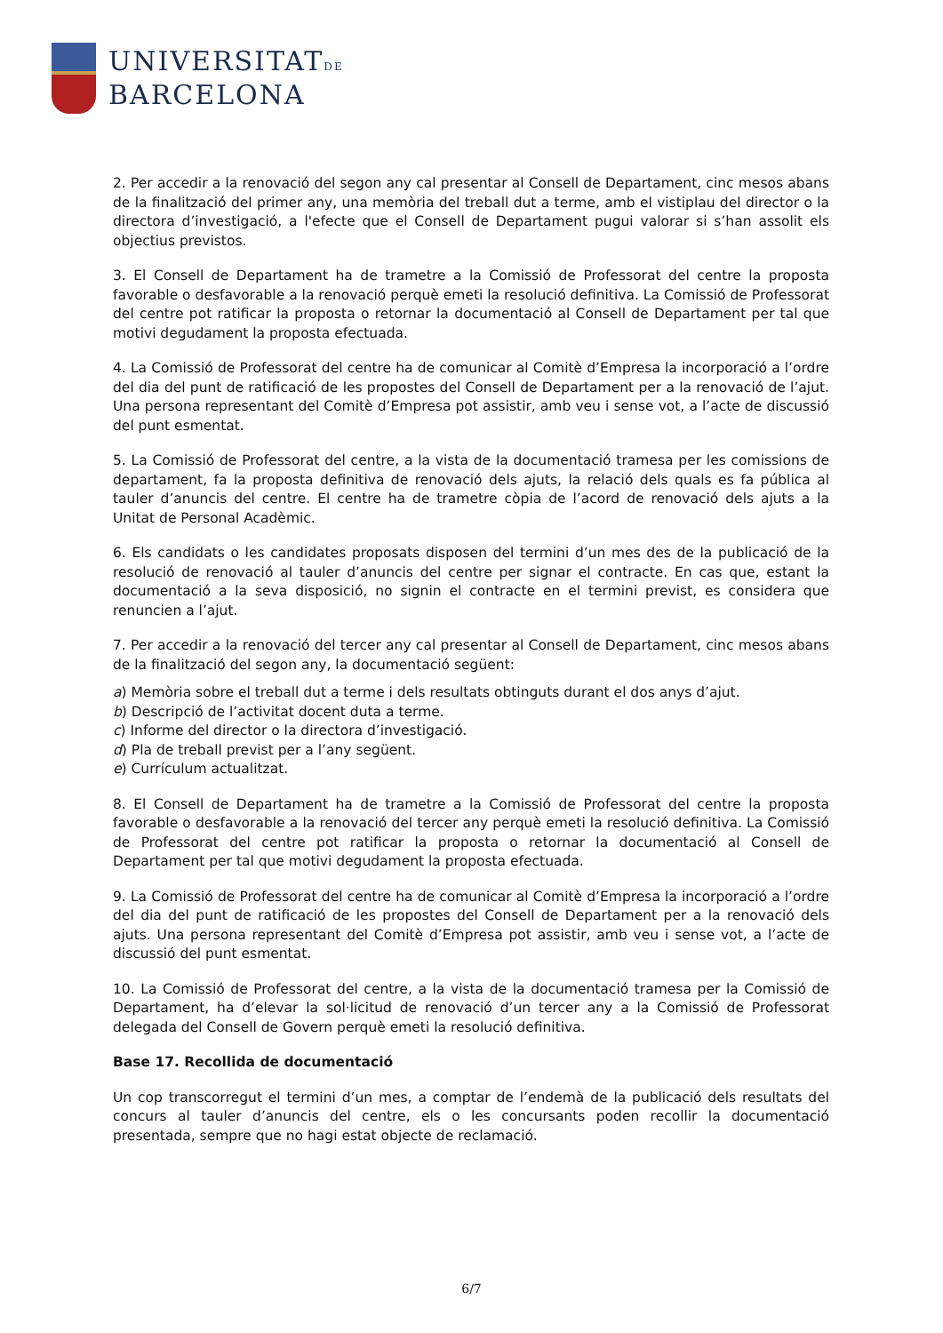UNIVERSITATDE
BARCELONA
2. Per accedir a la renovació del segon any cal presentar al Consell de Departament, cinc mesos abans de la finalització del primer any, una memòria del treball dut a terme, amb el vistiplau del director o la directora d’investigació, a l'efecte que el Consell de Departament pugui valorar si s’han assolit els objectius previstos.
3. El Consell de Departament ha de trametre a la Comissió de Professorat del centre la proposta favorable o desfavorable a la renovació perquè emeti la resolució definitiva. La Comissió de Professorat del centre pot ratificar la proposta o retornar la documentació al Consell de Departament per tal que motivi degudament la proposta efectuada.
4. La Comissió de Professorat del centre ha de comunicar al Comitè d’Empresa la incorporació a l’ordre del dia del punt de ratificació de les propostes del Consell de Departament per a la renovació de l’ajut. Una persona representant del Comitè d’Empresa pot assistir, amb veu i sense vot, a l’acte de discussió del punt esmentat.
5. La Comissió de Professorat del centre, a la vista de la documentació tramesa per les comissions de departament, fa la proposta definitiva de renovació dels ajuts, la relació dels quals es fa pública al tauler d’anuncis del centre. El centre ha de trametre còpia de l’acord de renovació dels ajuts a la Unitat de Personal Acadèmic.
6. Els candidats o les candidates proposats disposen del termini d’un mes des de la publicació de la resolució de renovació al tauler d’anuncis del centre per signar el contracte. En cas que, estant la documentació a la seva disposició, no signin el contracte en el termini previst, es considera que renuncien a l’ajut.
7. Per accedir a la renovació del tercer any cal presentar al Consell de Departament, cinc mesos abans de la finalització del segon any, la documentació següent:
a) Memòria sobre el treball dut a terme i dels resultats obtinguts durant el dos anys d’ajut.
b) Descripció de l’activitat docent duta a terme.
c) Informe del director o la directora d’investigació.
d) Pla de treball previst per a l’any següent.
e) Currículum actualitzat.
8. El Consell de Departament ha de trametre a la Comissió de Professorat del centre la proposta favorable o desfavorable a la renovació del tercer any perquè emeti la resolució definitiva. La Comissió de Professorat del centre pot ratificar la proposta o retornar la documentació al Consell de Departament per tal que motivi degudament la proposta efectuada.
9. La Comissió de Professorat del centre ha de comunicar al Comitè d’Empresa la incorporació a l’ordre del dia del punt de ratificació de les propostes del Consell de Departament per a la renovació dels ajuts. Una persona representant del Comitè d’Empresa pot assistir, amb veu i sense vot, a l’acte de discussió del punt esmentat.
10. La Comissió de Professorat del centre, a la vista de la documentació tramesa per la Comissió de Departament, ha d’elevar la sol·licitud de renovació d’un tercer any a la Comissió de Professorat delegada del Consell de Govern perquè emeti la resolució definitiva.
Base 17. Recollida de documentació
Un cop transcorregut el termini d’un mes, a comptar de l’endemà de la publicació dels resultats del concurs al tauler d’anuncis del centre, els o les concursants poden recollir la documentació presentada, sempre que no hagi estat objecte de reclamació.
6/7